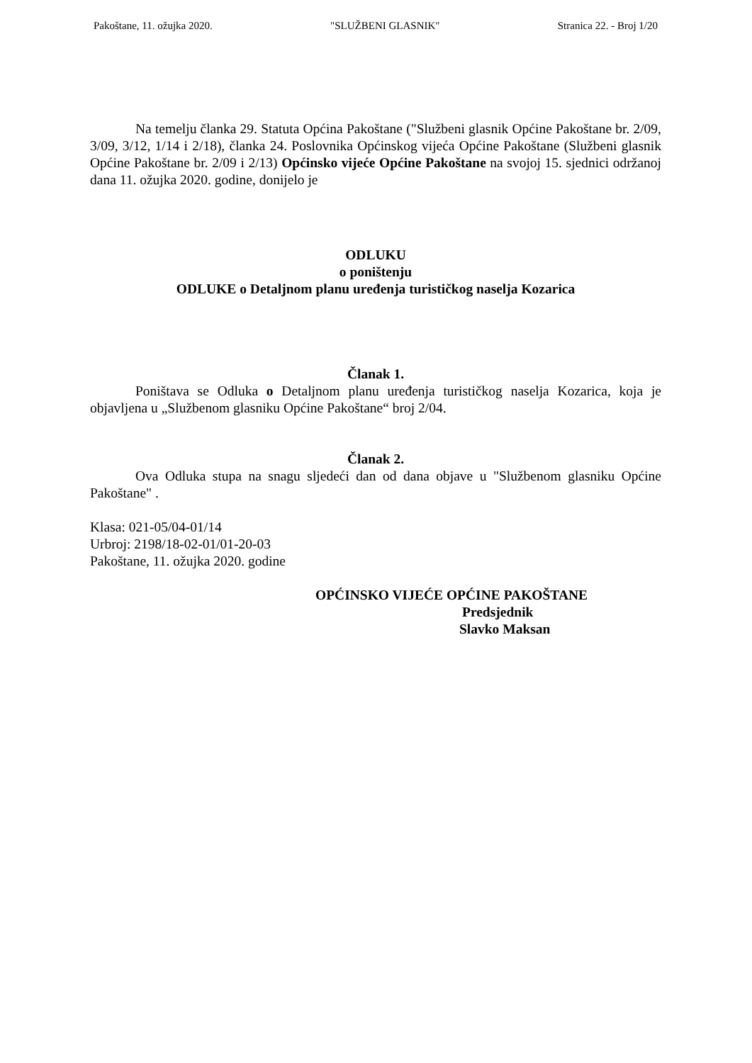Pakoštane, 11. ožujka 2020. "SLUŽBENI GLASNIK" Stranica 22. - Broj 1/20
Na temelju članka 29. Statuta Općina Pakoštane ("Službeni glasnik Općine Pakoštane br. 2/09, 3/09, 3/12, 1/14 i 2/18), članka 24. Poslovnika Općinskog vijeća Općine Pakoštane (Službeni glasnik Općine Pakoštane br. 2/09 i 2/13) Općinsko vijeće Općine Pakoštane na svojoj 15. sjednici održanoj dana 11. ožujka 2020. godine, donijelo je
ODLUKU
o poništenju
ODLUKE o Detaljnom planu uređenja turističkog naselja Kozarica
Članak 1.
Poništava se Odluka o Detaljnom planu uređenja turističkog naselja Kozarica, koja je objavljena u „Službenom glasniku Općine Pakoštane“ broj 2/04.
Članak 2.
Ova Odluka stupa na snagu sljedeći dan od dana objave u "Službenom glasniku Općine Pakoštane" .
Klasa: 021-05/04-01/14
Urbroj: 2198/18-02-01/01-20-03
Pakoštane, 11. ožujka 2020. godine
OPĆINSKO VIJEĆE OPĆINE PAKOŠTANE
Predsjednik
Slavko Maksan